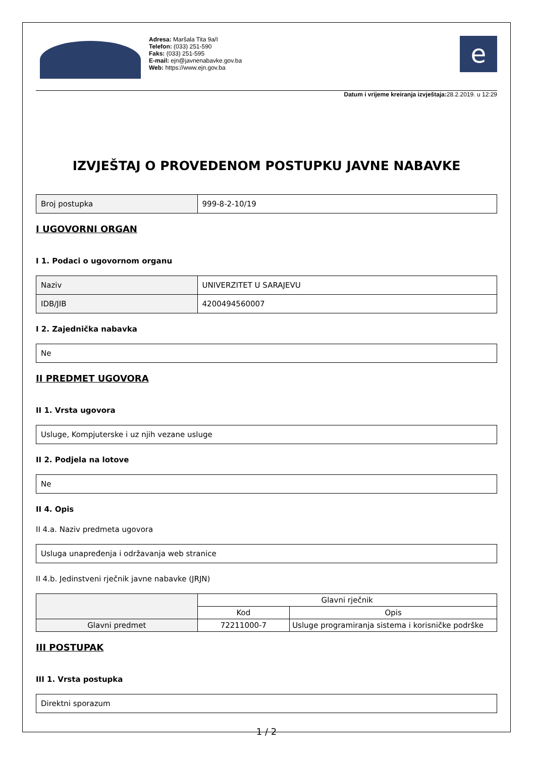Adresa: Maršala Tita 9a/I
Telefon: (033) 251-590
Faks: (033) 251-595
E-mail: ejn@javnenabavke.gov.ba
Web: https://www.ejn.gov.ba
e
Datum i vrijeme kreiranja izvještaja: 28.2.2019. u 12:29
IZVJEŠTAJ O PROVEDENOM POSTUPKU JAVNE NABAVKE
| Broj postupka | 999-8-2-10/19 |
I UGOVORNI ORGAN
I 1. Podaci o ugovornom organu
| Naziv | UNIVERZITET U SARAJEVU |
| IDB/JIB | 4200494560007 |
I 2. Zajednička nabavka
| Ne |
II PREDMET UGOVORA
II 1. Vrsta ugovora
| Usluge, Kompjuterske i uz njih vezane usluge |
II 2. Podjela na lotove
| Ne |
II 4. Opis
II 4.a. Naziv predmeta ugovora
| Usluga unapređenja i održavanja web stranice |
II 4.b. Jedinstveni rječnik javne nabavke (JRJN)
| | Glavni rječnik | |
| --- | --- | --- |
| | Kod | Opis |
| Glavni predmet | 72211000-7 | Usluge programiranja sistema i korisničke podrške |
III POSTUPAK
III 1. Vrsta postupka
| Direktni sporazum |
1 / 2